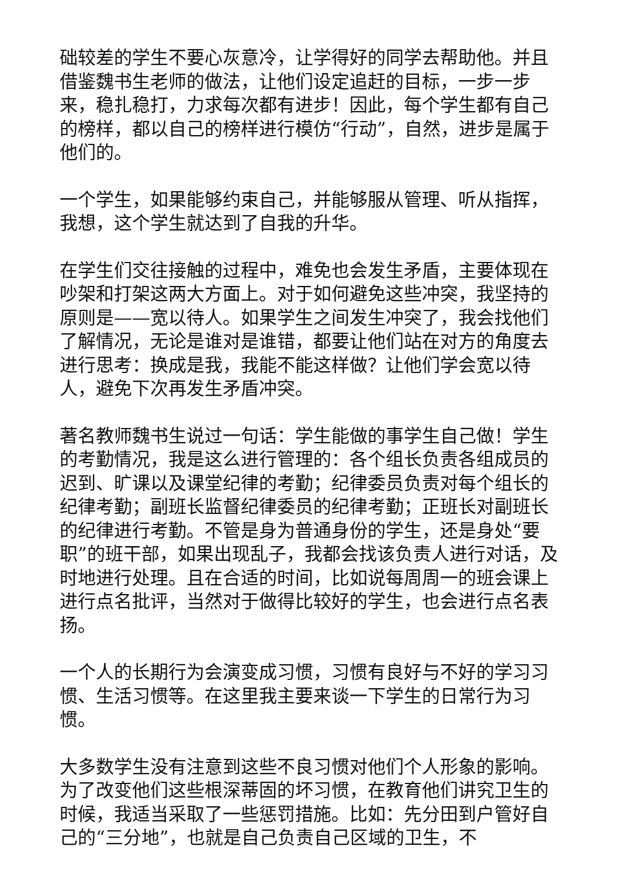础较差的学生不要心灰意冷，让学得好的同学去帮助他。并且借鉴魏书生老师的做法，让他们设定追赶的目标，一步一步来，稳扎稳打，力求每次都有进步！因此，每个学生都有自己的榜样，都以自己的榜样进行模仿“行动”，自然，进步是属于他们的。
一个学生，如果能够约束自己，并能够服从管理、听从指挥，我想，这个学生就达到了自我的升华。
在学生们交往接触的过程中，难免也会发生矛盾，主要体现在吵架和打架这两大方面上。对于如何避免这些冲突，我坚持的原则是——宽以待人。如果学生之间发生冲突了，我会找他们了解情况，无论是谁对是谁错，都要让他们站在对方的角度去进行思考：换成是我，我能不能这样做？让他们学会宽以待人，避免下次再发生矛盾冲突。
著名教师魏书生说过一句话：学生能做的事学生自己做！学生的考勤情况，我是这么进行管理的：各个组长负责各组成员的迟到、旷课以及课堂纪律的考勤；纪律委员负责对每个组长的纪律考勤；副班长监督纪律委员的纪律考勤；正班长对副班长的纪律进行考勤。不管是身为普通身份的学生，还是身处“要职”的班干部，如果出现乱子，我都会找该负责人进行对话，及时地进行处理。且在合适的时间，比如说每周周一的班会课上进行点名批评，当然对于做得比较好的学生，也会进行点名表扬。
一个人的长期行为会演变成习惯，习惯有良好与不好的学习习惯、生活习惯等。在这里我主要来谈一下学生的日常行为习惯。
大多数学生没有注意到这些不良习惯对他们个人形象的影响。为了改变他们这些根深蒂固的坏习惯，在教育他们讲究卫生的时候，我适当采取了一些惩罚措施。比如：先分田到户管好自己的“三分地”，也就是自己负责自己区域的卫生，不